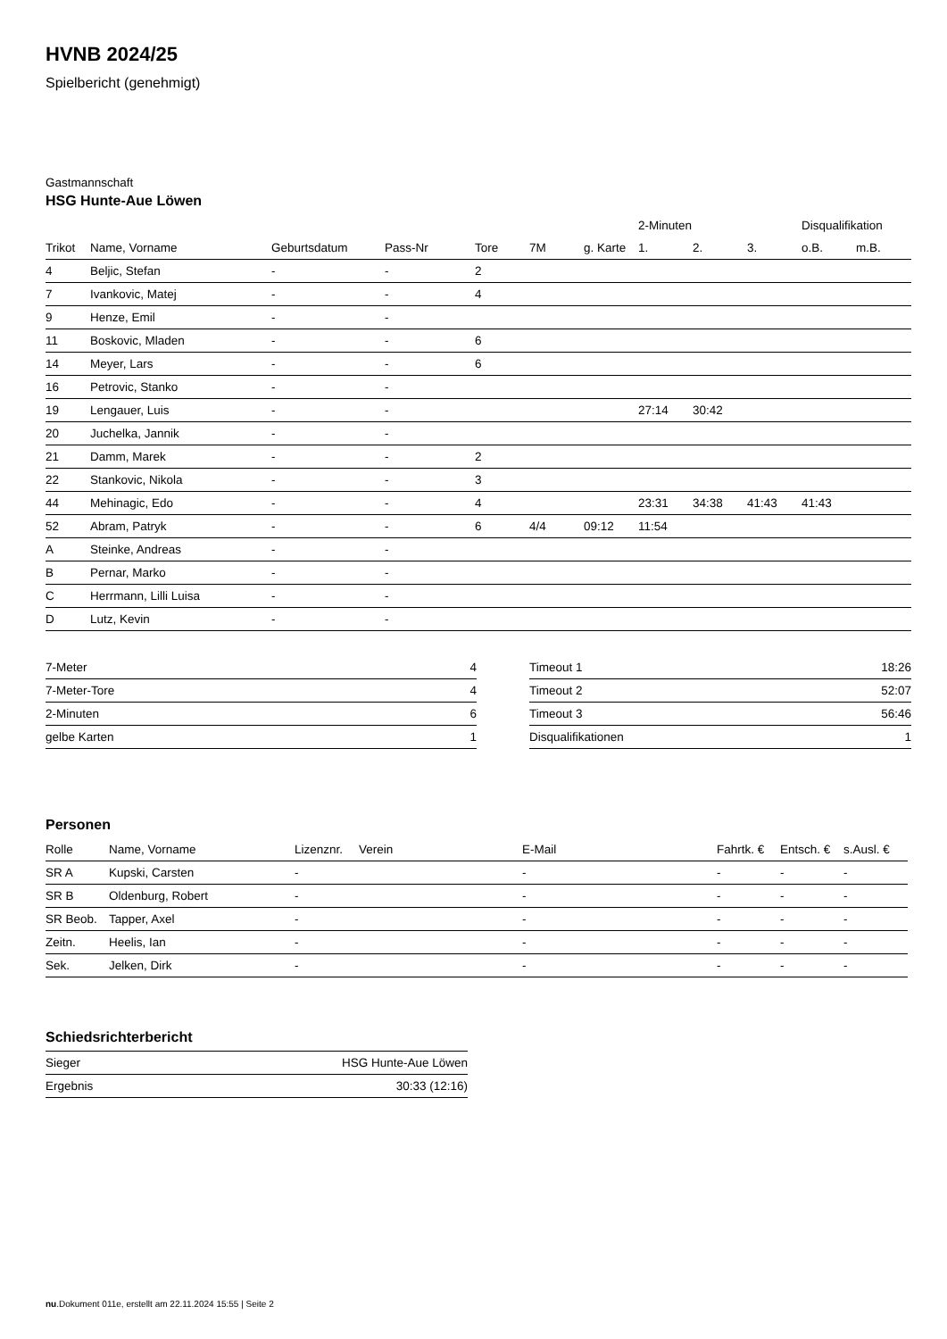HVNB 2024/25
Spielbericht (genehmigt)
Gastmannschaft
HSG Hunte-Aue Löwen
| | | | | | | | 2-Minuten | | | Disqualifikation | |
| --- | --- | --- | --- | --- | --- | --- | --- | --- | --- | --- | --- |
| Trikot | Name, Vorname | Geburtsdatum | Pass-Nr | Tore | 7M | g. Karte | 1. | 2. | 3. | o.B. | m.B. |
| 4 | Beljic, Stefan | - | - | 2 | | | | | | | |
| 7 | Ivankovic, Matej | - | - | 4 | | | | | | | |
| 9 | Henze, Emil | - | - | | | | | | | | |
| 11 | Boskovic, Mladen | - | - | 6 | | | | | | | |
| 14 | Meyer, Lars | - | - | 6 | | | | | | | |
| 16 | Petrovic, Stanko | - | - | | | | | | | | |
| 19 | Lengauer, Luis | - | - | | | | 27:14 | 30:42 | | | |
| 20 | Juchelka, Jannik | - | - | | | | | | | | |
| 21 | Damm, Marek | - | - | 2 | | | | | | | |
| 22 | Stankovic, Nikola | - | - | 3 | | | | | | | |
| 44 | Mehinagic, Edo | - | - | 4 | | | 23:31 | 34:38 | 41:43 | 41:43 | |
| 52 | Abram, Patryk | - | - | 6 | 4/4 | 09:12 | 11:54 | | | | |
| A | Steinke, Andreas | - | - | | | | | | | | |
| B | Pernar, Marko | - | - | | | | | | | | |
| C | Herrmann, Lilli Luisa | - | - | | | | | | | | |
| D | Lutz, Kevin | - | - | | | | | | | | |
| 7-Meter | 4 |
| 7-Meter-Tore | 4 |
| 2-Minuten | 6 |
| gelbe Karten | 1 |
| Timeout 1 | 18:26 |
| Timeout 2 | 52:07 |
| Timeout 3 | 56:46 |
| Disqualifikationen | 1 |
Personen
| Rolle | Name, Vorname | Lizenznr. | Verein | E-Mail | Fahrtk. € | Entsch. € | s.Ausl. € |
| --- | --- | --- | --- | --- | --- | --- | --- |
| SR A | Kupski, Carsten | - | | - | - | - | - |
| SR B | Oldenburg, Robert | - | | - | - | - | - |
| SR Beob. | Tapper, Axel | - | | - | - | - | - |
| Zeitn. | Heelis, Ian | - | | - | - | - | - |
| Sek. | Jelken, Dirk | - | | - | - | - | - |
Schiedsrichterbericht
| Sieger | HSG Hunte-Aue Löwen |
| Ergebnis | 30:33 (12:16) |
nu.Dokument 011e, erstellt am 22.11.2024 15:55 | Seite 2